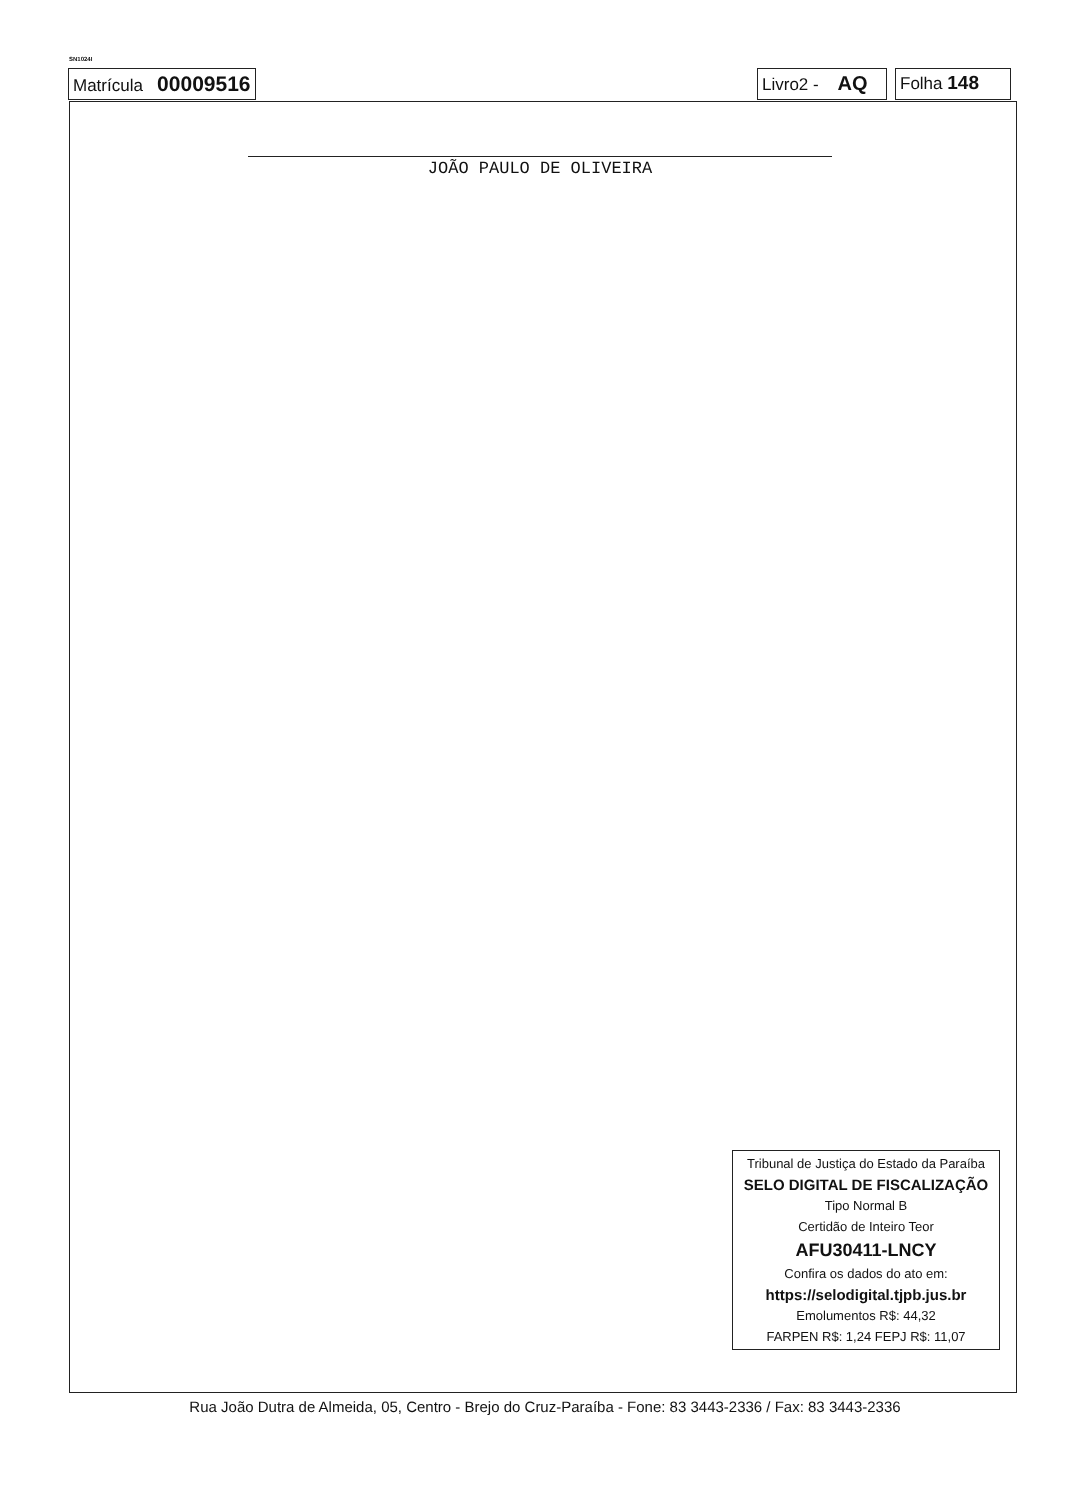SN1024I
Matrícula 00009516
Livro2 - AQ
Folha 148
JOÃO PAULO DE OLIVEIRA
Tribunal de Justiça do Estado da Paraíba
SELO DIGITAL DE FISCALIZAÇÃO
Tipo Normal B
Certidão de Inteiro Teor
AFU30411-LNCY
Confira os dados do ato em:
https://selodigital.tjpb.jus.br
Emolumentos R$: 44,32
FARPEN R$: 1,24 FEPJ R$: 11,07
Rua João Dutra de Almeida, 05, Centro - Brejo do Cruz-Paraíba - Fone: 83 3443-2336 / Fax: 83 3443-2336